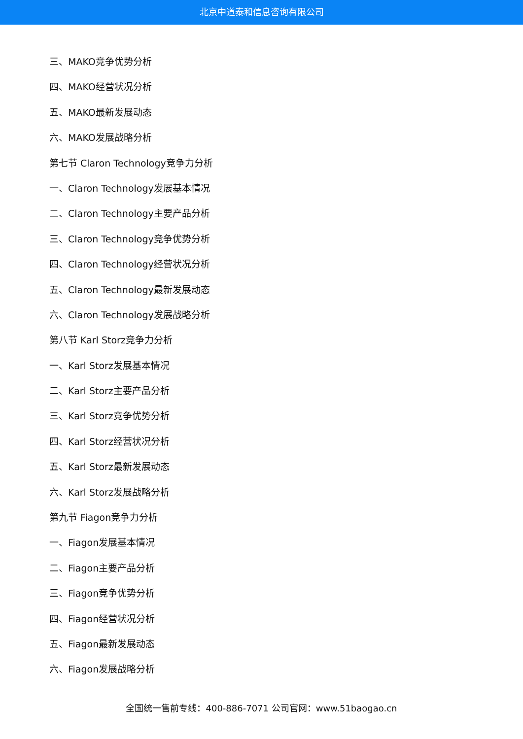北京中道泰和信息咨询有限公司
三、MAKO竞争优势分析
四、MAKO经营状况分析
五、MAKO最新发展动态
六、MAKO发展战略分析
第七节 Claron Technology竞争力分析
一、Claron Technology发展基本情况
二、Claron Technology主要产品分析
三、Claron Technology竞争优势分析
四、Claron Technology经营状况分析
五、Claron Technology最新发展动态
六、Claron Technology发展战略分析
第八节 Karl Storz竞争力分析
一、Karl Storz发展基本情况
二、Karl Storz主要产品分析
三、Karl Storz竞争优势分析
四、Karl Storz经营状况分析
五、Karl Storz最新发展动态
六、Karl Storz发展战略分析
第九节 Fiagon竞争力分析
一、Fiagon发展基本情况
二、Fiagon主要产品分析
三、Fiagon竞争优势分析
四、Fiagon经营状况分析
五、Fiagon最新发展动态
六、Fiagon发展战略分析
全国统一售前专线：400-886-7071 公司官网：www.51baogao.cn